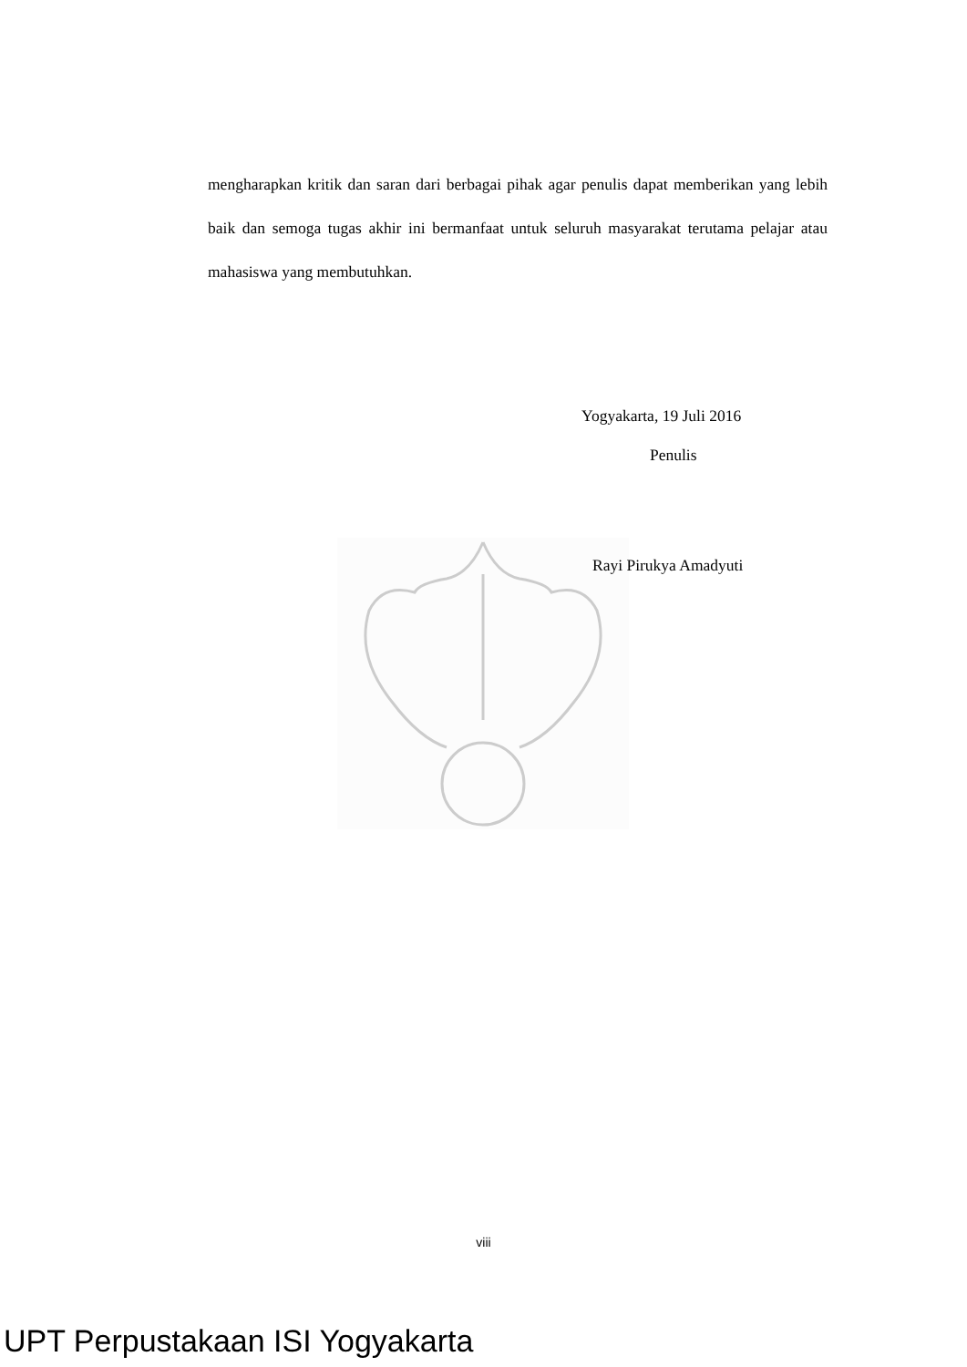mengharapkan kritik dan saran dari berbagai pihak agar penulis dapat memberikan yang lebih baik dan semoga tugas akhir ini bermanfaat untuk seluruh masyarakat terutama pelajar atau mahasiswa yang membutuhkan.
Yogyakarta, 19 Juli 2016
Penulis
Rayi Pirukya Amadyuti
viii
UPT Perpustakaan ISI Yogyakarta